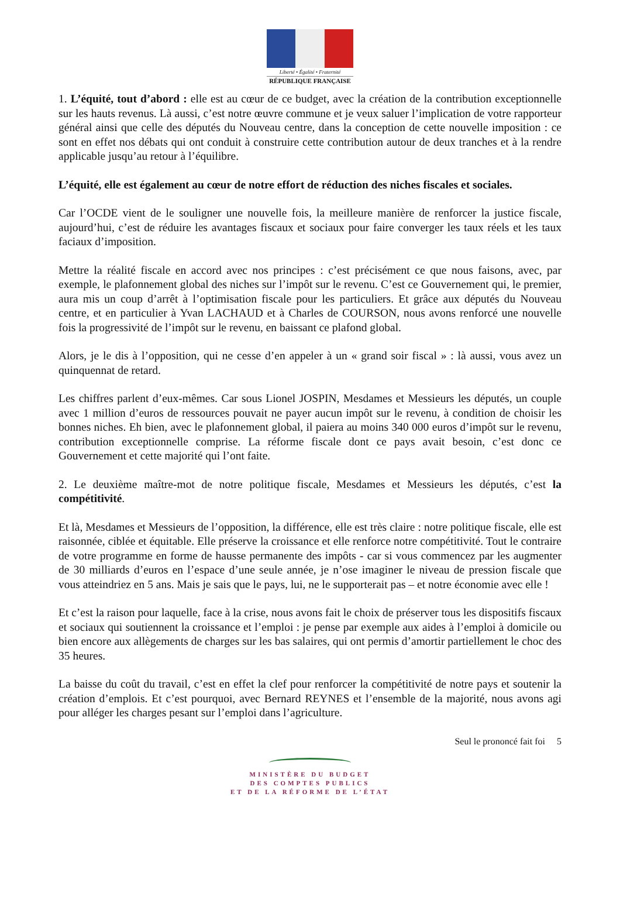Liberté • Égalité • Fraternité
RÉPUBLIQUE FRANÇAISE
1. L’équité, tout d’abord : elle est au cœur de ce budget, avec la création de la contribution exceptionnelle sur les hauts revenus. Là aussi, c’est notre œuvre commune et je veux saluer l’implication de votre rapporteur général ainsi que celle des députés du Nouveau centre, dans la conception de cette nouvelle imposition : ce sont en effet nos débats qui ont conduit à construire cette contribution autour de deux tranches et à la rendre applicable jusqu’au retour à l’équilibre.
L’équité, elle est également au cœur de notre effort de réduction des niches fiscales et sociales.
Car l’OCDE vient de le souligner une nouvelle fois, la meilleure manière de renforcer la justice fiscale, aujourd’hui, c’est de réduire les avantages fiscaux et sociaux pour faire converger les taux réels et les taux faciaux d’imposition.
Mettre la réalité fiscale en accord avec nos principes : c’est précisément ce que nous faisons, avec, par exemple, le plafonnement global des niches sur l’impôt sur le revenu. C’est ce Gouvernement qui, le premier, aura mis un coup d’arrêt à l’optimisation fiscale pour les particuliers. Et grâce aux députés du Nouveau centre, et en particulier à Yvan LACHAUD et à Charles de COURSON, nous avons renforcé une nouvelle fois la progressivité de l’impôt sur le revenu, en baissant ce plafond global.
Alors, je le dis à l’opposition, qui ne cesse d’en appeler à un « grand soir fiscal » : là aussi, vous avez un quinquennat de retard.
Les chiffres parlent d’eux-mêmes. Car sous Lionel JOSPIN, Mesdames et Messieurs les députés, un couple avec 1 million d’euros de ressources pouvait ne payer aucun impôt sur le revenu, à condition de choisir les bonnes niches. Eh bien, avec le plafonnement global, il paiera au moins 340 000 euros d’impôt sur le revenu, contribution exceptionnelle comprise. La réforme fiscale dont ce pays avait besoin, c’est donc ce Gouvernement et cette majorité qui l’ont faite.
2. Le deuxième maître-mot de notre politique fiscale, Mesdames et Messieurs les députés, c’est la compétitivité.
Et là, Mesdames et Messieurs de l’opposition, la différence, elle est très claire : notre politique fiscale, elle est raisonnée, ciblée et équitable. Elle préserve la croissance et elle renforce notre compétitivité. Tout le contraire de votre programme en forme de hausse permanente des impôts - car si vous commencez par les augmenter de 30 milliards d’euros en l’espace d’une seule année, je n’ose imaginer le niveau de pression fiscale que vous atteindriez en 5 ans. Mais je sais que le pays, lui, ne le supporterait pas – et notre économie avec elle !
Et c’est la raison pour laquelle, face à la crise, nous avons fait le choix de préserver tous les dispositifs fiscaux et sociaux qui soutiennent la croissance et l’emploi : je pense par exemple aux aides à l’emploi à domicile ou bien encore aux allègements de charges sur les bas salaires, qui ont permis d’amortir partiellement le choc des 35 heures.
La baisse du coût du travail, c’est en effet la clef pour renforcer la compétitivité de notre pays et soutenir la création d’emplois. Et c’est pourquoi, avec Bernard REYNES et l’ensemble de la majorité, nous avons agi pour alléger les charges pesant sur l’emploi dans l’agriculture.
Seul le prononcé fait foi 5
MINISTÈRE DU BUDGET
DES COMPTES PUBLICS
ET DE LA RÉFORME DE L’ÉTAT